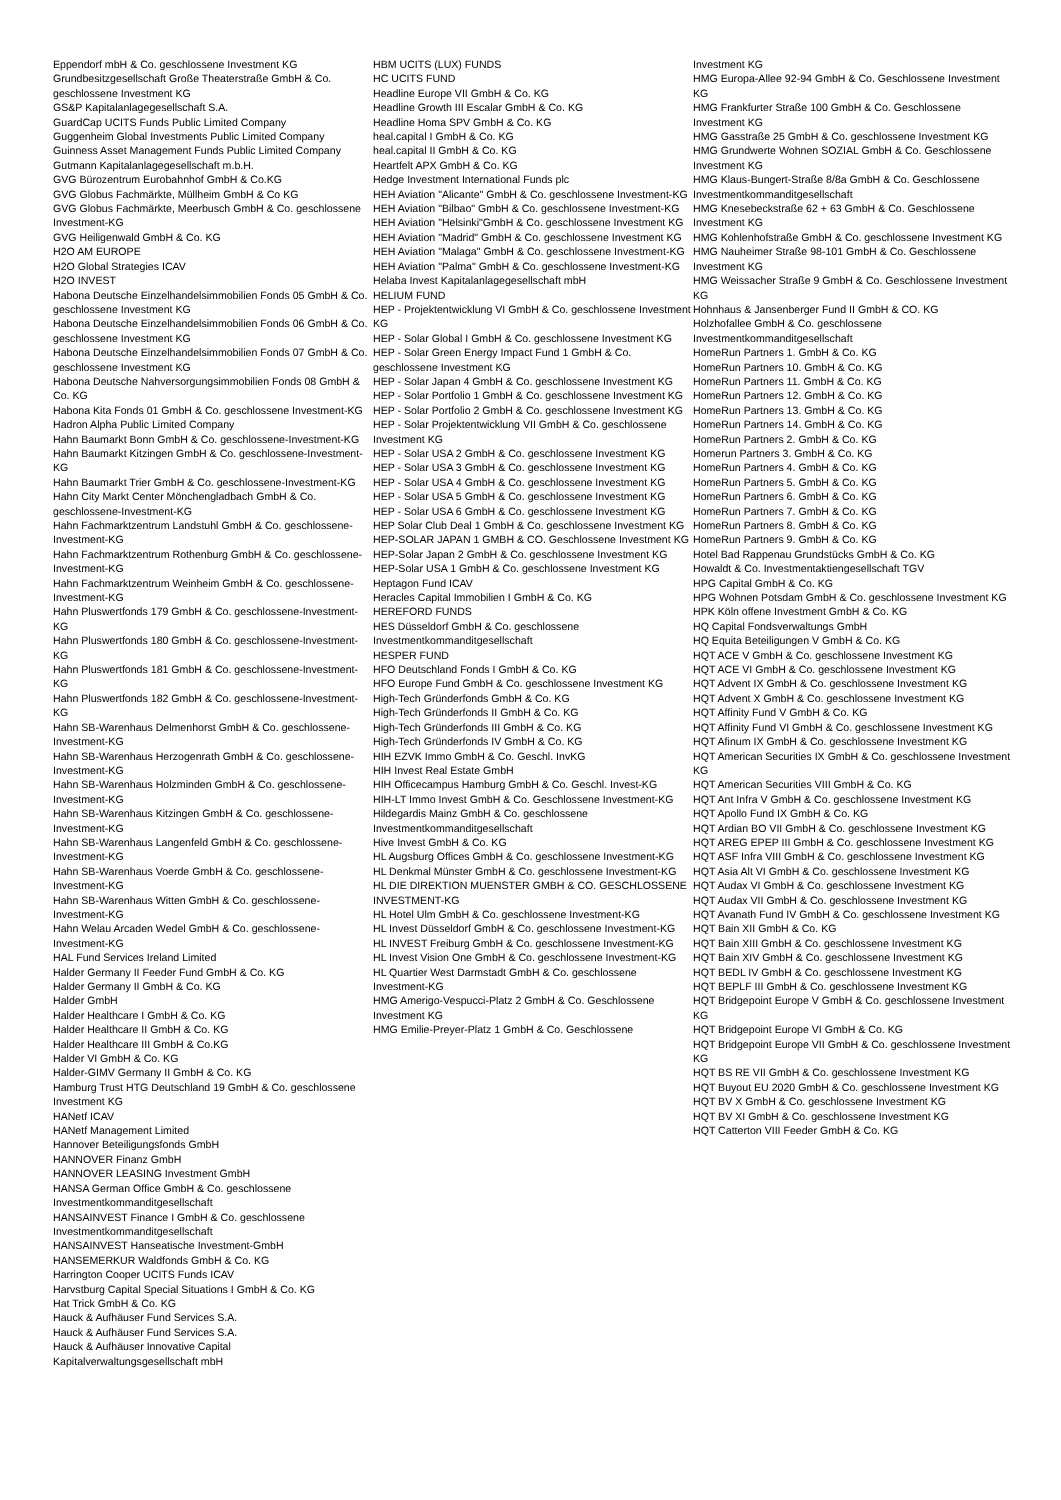Eppendorf mbH & Co. geschlossene Investment KG
Grundbesitzgesellschaft Große Theaterstraße GmbH & Co. geschlossene Investment KG
GS&P Kapitalanlagegesellschaft S.A.
GuardCap UCITS Funds Public Limited Company
Guggenheim Global Investments Public Limited Company
Guinness Asset Management Funds Public Limited Company
Gutmann Kapitalanlagegesellschaft m.b.H.
GVG Bürozentrum Eurobahnhof GmbH & Co.KG
GVG Globus Fachmärkte, Müllheim GmbH & Co KG
GVG Globus Fachmärkte, Meerbusch GmbH & Co. geschlossene Investment-KG
GVG Heiligenwald GmbH & Co. KG
H2O AM EUROPE
H2O Global Strategies ICAV
H2O INVEST
Habona Deutsche Einzelhandelsimmobilien Fonds 05 GmbH & Co. geschlossene Investment KG
Habona Deutsche Einzelhandelsimmobilien Fonds 06 GmbH & Co. geschlossene Investment KG
Habona Deutsche Einzelhandelsimmobilien Fonds 07 GmbH & Co. geschlossene Investment KG
Habona Deutsche Nahversorgungsimmobilien Fonds 08 GmbH & Co. KG
Habona Kita Fonds 01 GmbH & Co. geschlossene Investment-KG
Hadron Alpha Public Limited Company
Hahn Baumarkt Bonn GmbH & Co. geschlossene-Investment-KG
Hahn Baumarkt Kitzingen GmbH & Co. geschlossene-Investment-KG
Hahn Baumarkt Trier GmbH & Co. geschlossene-Investment-KG
Hahn City Markt Center Mönchengladbach GmbH & Co. geschlossene-Investment-KG
Hahn Fachmarktzentrum Landstuhl GmbH & Co. geschlossene-Investment-KG
Hahn Fachmarktzentrum Rothenburg GmbH & Co. geschlossene-Investment-KG
Hahn Fachmarktzentrum Weinheim GmbH & Co. geschlossene-Investment-KG
Hahn Pluswertfonds 179 GmbH & Co. geschlossene-Investment-KG
Hahn Pluswertfonds 180 GmbH & Co. geschlossene-Investment-KG
Hahn Pluswertfonds 181 GmbH & Co. geschlossene-Investment-KG
Hahn Pluswertfonds 182 GmbH & Co. geschlossene-Investment-KG
Hahn SB-Warenhaus Delmenhorst GmbH & Co. geschlossene-Investment-KG
Hahn SB-Warenhaus Herzogenrath GmbH & Co. geschlossene-Investment-KG
Hahn SB-Warenhaus Holzminden GmbH & Co. geschlossene-Investment-KG
Hahn SB-Warenhaus Kitzingen GmbH & Co. geschlossene-Investment-KG
Hahn SB-Warenhaus Langenfeld GmbH & Co. geschlossene-Investment-KG
Hahn SB-Warenhaus Voerde GmbH & Co. geschlossene-Investment-KG
Hahn SB-Warenhaus Witten GmbH & Co. geschlossene-Investment-KG
Hahn Welau Arcaden Wedel GmbH & Co. geschlossene-Investment-KG
HAL Fund Services Ireland Limited
Halder Germany II Feeder Fund GmbH & Co. KG
Halder Germany II GmbH & Co. KG
Halder GmbH
Halder Healthcare I GmbH & Co. KG
Halder Healthcare II GmbH & Co. KG
Halder Healthcare III GmbH & Co.KG
Halder VI GmbH & Co. KG
Halder-GIMV Germany II GmbH & Co. KG
Hamburg Trust HTG Deutschland 19 GmbH & Co. geschlossene Investment KG
HANetf ICAV
HANetf Management Limited
Hannover Beteiligungsfonds GmbH
HANNOVER Finanz GmbH
HANNOVER LEASING Investment GmbH
HANSA German Office GmbH & Co. geschlossene Investmentkommanditgesellschaft
HANSAINVEST Finance I GmbH & Co. geschlossene Investmentkommanditgesellschaft
HANSAINVEST Hanseatische Investment-GmbH
HANSEMERKUR Waldfonds GmbH & Co. KG
Harrington Cooper UCITS Funds ICAV
Harvstburg Capital Special Situations I GmbH & Co. KG
Hat Trick GmbH & Co. KG
Hauck & Aufhäuser Fund Services S.A.
Hauck & Aufhäuser Fund Services S.A.
Hauck & Aufhäuser Innovative Capital Kapitalverwaltungsgesellschaft mbH
HBM UCITS (LUX) FUNDS
HC UCITS FUND
Headline Europe VII GmbH & Co. KG
Headline Growth III Escalar GmbH & Co. KG
Headline Homa SPV GmbH & Co. KG
heal.capital I GmbH & Co. KG
heal.capital II GmbH & Co. KG
Heartfelt APX GmbH & Co. KG
Hedge Investment International Funds plc
HEH Aviation "Alicante" GmbH & Co. geschlossene Investment-KG
HEH Aviation "Bilbao" GmbH & Co. geschlossene Investment-KG
HEH Aviation "Helsinki"GmbH & Co. geschlossene Investment KG
HEH Aviation "Madrid" GmbH & Co. geschlossene Investment KG
HEH Aviation "Malaga" GmbH & Co. geschlossene Investment-KG
HEH Aviation "Palma" GmbH & Co. geschlossene Investment-KG
Helaba Invest Kapitalanlagegesellschaft mbH
HELIUM FUND
HEP - Projektentwicklung VI GmbH & Co. geschlossene Investment KG
HEP - Solar Global I GmbH & Co. geschlossene Investment KG
HEP - Solar Green Energy Impact Fund 1 GmbH & Co. geschlossene Investment KG
HEP - Solar Japan 4 GmbH & Co. geschlossene Investment KG
HEP - Solar Portfolio 1 GmbH & Co. geschlossene Investment KG
HEP - Solar Portfolio 2 GmbH & Co. geschlossene Investment KG
HEP - Solar Projektentwicklung VII GmbH & Co. geschlossene Investment KG
HEP - Solar USA 2 GmbH & Co. geschlossene Investment KG
HEP - Solar USA 3 GmbH & Co. geschlossene Investment KG
HEP - Solar USA 4 GmbH & Co. geschlossene Investment KG
HEP - Solar USA 5 GmbH & Co. geschlossene Investment KG
HEP - Solar USA 6 GmbH & Co. geschlossene Investment KG
HEP Solar Club Deal 1 GmbH & Co. geschlossene Investment KG
HEP-SOLAR JAPAN 1 GMBH & CO. Geschlossene Investment KG
HEP-Solar Japan 2 GmbH & Co. geschlossene Investment KG
HEP-Solar USA 1 GmbH & Co. geschlossene Investment KG
Heptagon Fund ICAV
Heracles Capital Immobilien I GmbH & Co. KG
HEREFORD FUNDS
HES Düsseldorf GmbH & Co. geschlossene Investmentkommanditgesellschaft
HESPER FUND
HFO Deutschland Fonds I GmbH & Co. KG
HFO Europe Fund GmbH & Co. geschlossene Investment KG
High-Tech Gründerfonds GmbH & Co. KG
High-Tech Gründerfonds II GmbH & Co. KG
High-Tech Gründerfonds III GmbH & Co. KG
High-Tech Gründerfonds IV GmbH & Co. KG
HIH EZVK Immo GmbH & Co. Geschl. InvKG
HIH Invest Real Estate GmbH
HIH Officecampus Hamburg GmbH & Co. Geschl. Invest-KG
HIH-LT Immo Invest GmbH & Co. Geschlossene Investment-KG
Hildegardis Mainz GmbH & Co. geschlossene Investmentkommanditgesellschaft
Hive Invest GmbH & Co. KG
HL Augsburg Offices GmbH & Co. geschlossene Investment-KG
HL Denkmal Münster GmbH & Co. geschlossene Investment-KG
HL DIE DIREKTION MUENSTER GMBH & CO. GESCHLOSSENE INVESTMENT-KG
HL Hotel Ulm GmbH & Co. geschlossene Investment-KG
HL Invest Düsseldorf GmbH & Co. geschlossene Investment-KG
HL INVEST Freiburg GmbH & Co. geschlossene Investment-KG
HL Invest Vision One GmbH & Co. geschlossene Investment-KG
HL Quartier West Darmstadt GmbH & Co. geschlossene Investment-KG
HMG Amerigo-Vespucci-Platz 2 GmbH & Co. Geschlossene Investment KG
HMG Emilie-Preyer-Platz 1 GmbH & Co. Geschlossene
Investment KG
HMG Europa-Allee 92-94 GmbH & Co. Geschlossene Investment KG
HMG Frankfurter Straße 100 GmbH & Co. Geschlossene Investment KG
HMG Gasstraße 25 GmbH & Co. geschlossene Investment KG
HMG Grundwerte Wohnen SOZIAL GmbH & Co. Geschlossene Investment KG
HMG Klaus-Bungert-Straße 8/8a GmbH & Co. Geschlossene Investmentkommanditgesellschaft
HMG Knesebeckstraße 62 + 63 GmbH & Co. Geschlossene Investment KG
HMG Kohlenhofstraße GmbH & Co. geschlossene Investment KG
HMG Nauheimer Straße 98-101 GmbH & Co. Geschlossene Investment KG
HMG Weissacher Straße 9 GmbH & Co. Geschlossene Investment KG
Hohnhaus & Jansenberger Fund II GmbH & CO. KG
Holzhofallee GmbH & Co. geschlossene Investmentkommanditgesellschaft
HomeRun Partners 1. GmbH & Co. KG
HomeRun Partners 10. GmbH & Co. KG
HomeRun Partners 11. GmbH & Co. KG
HomeRun Partners 12. GmbH & Co. KG
HomeRun Partners 13. GmbH & Co. KG
HomeRun Partners 14. GmbH & Co. KG
HomeRun Partners 2. GmbH & Co. KG
Homerun Partners 3. GmbH & Co. KG
HomeRun Partners 4. GmbH & Co. KG
HomeRun Partners 5. GmbH & Co. KG
HomeRun Partners 6. GmbH & Co. KG
HomeRun Partners 7. GmbH & Co. KG
HomeRun Partners 8. GmbH & Co. KG
HomeRun Partners 9. GmbH & Co. KG
Hotel Bad Rappenau Grundstücks GmbH & Co. KG
Howaldt & Co. Investmentaktiengesellschaft TGV
HPG Capital GmbH & Co. KG
HPG Wohnen Potsdam GmbH & Co. geschlossene Investment KG
HPK Köln offene Investment GmbH & Co. KG
HQ Capital Fondsverwaltungs GmbH
HQ Equita Beteiligungen V GmbH & Co. KG
HQT ACE V GmbH & Co. geschlossene Investment KG
HQT ACE VI GmbH & Co. geschlossene Investment KG
HQT Advent IX GmbH & Co. geschlossene Investment KG
HQT Advent X GmbH & Co. geschlossene Investment KG
HQT Affinity Fund V GmbH & Co. KG
HQT Affinity Fund VI GmbH & Co. geschlossene Investment KG
HQT Afinum IX GmbH & Co. geschlossene Investment KG
HQT American Securities IX GmbH & Co. geschlossene Investment KG
HQT American Securities VIII GmbH & Co. KG
HQT Ant Infra V GmbH & Co. geschlossene Investment KG
HQT Apollo Fund IX GmbH & Co. KG
HQT Ardian BO VII GmbH & Co. geschlossene Investment KG
HQT AREG EPEP III GmbH & Co. geschlossene Investment KG
HQT ASF Infra VIII GmbH & Co. geschlossene Investment KG
HQT Asia Alt VI GmbH & Co. geschlossene Investment KG
HQT Audax VI GmbH & Co. geschlossene Investment KG
HQT Audax VII GmbH & Co. geschlossene Investment KG
HQT Avanath Fund IV GmbH & Co. geschlossene Investment KG
HQT Bain XII GmbH & Co. KG
HQT Bain XIII GmbH & Co. geschlossene Investment KG
HQT Bain XIV GmbH & Co. geschlossene Investment KG
HQT BEDL IV GmbH & Co. geschlossene Investment KG
HQT BEPLF III GmbH & Co. geschlossene Investment KG
HQT Bridgepoint Europe V GmbH & Co. geschlossene Investment KG
HQT Bridgepoint Europe VI GmbH & Co. KG
HQT Bridgepoint Europe VII GmbH & Co. geschlossene Investment KG
HQT BS RE VII GmbH & Co. geschlossene Investment KG
HQT Buyout EU 2020 GmbH & Co. geschlossene Investment KG
HQT BV X GmbH & Co. geschlossene Investment KG
HQT BV XI GmbH & Co. geschlossene Investment KG
HQT Catterton VIII Feeder GmbH & Co. KG